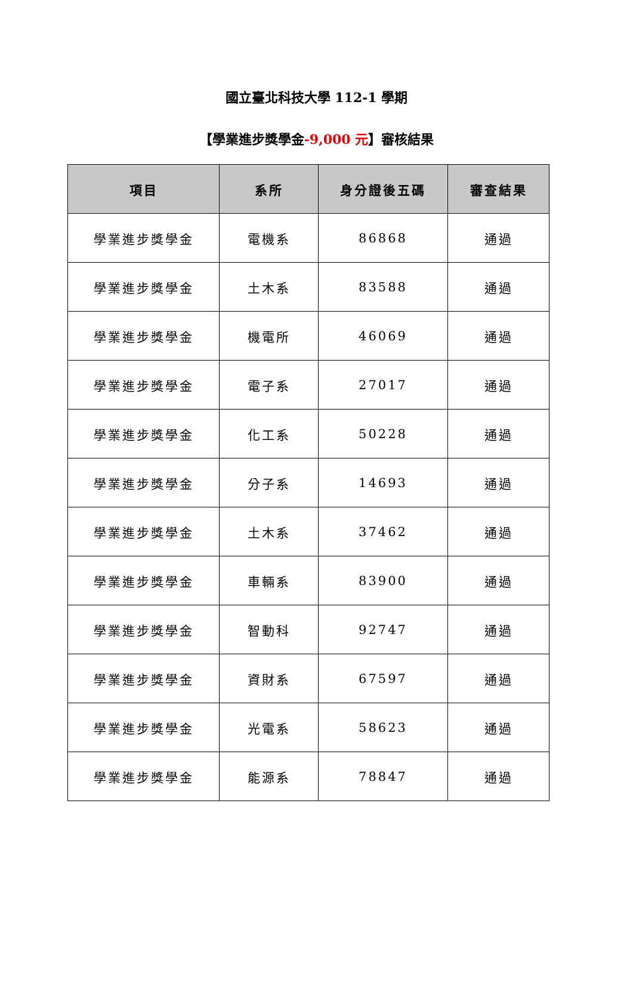國立臺北科技大學 112-1 學期
【學業進步獎學金-9,000 元】審核結果
| 項目 | 系所 | 身分證後五碼 | 審查結果 |
| --- | --- | --- | --- |
| 學業進步獎學金 | 電機系 | 86868 | 通過 |
| 學業進步獎學金 | 土木系 | 83588 | 通過 |
| 學業進步獎學金 | 機電所 | 46069 | 通過 |
| 學業進步獎學金 | 電子系 | 27017 | 通過 |
| 學業進步獎學金 | 化工系 | 50228 | 通過 |
| 學業進步獎學金 | 分子系 | 14693 | 通過 |
| 學業進步獎學金 | 土木系 | 37462 | 通過 |
| 學業進步獎學金 | 車輛系 | 83900 | 通過 |
| 學業進步獎學金 | 智動科 | 92747 | 通過 |
| 學業進步獎學金 | 資財系 | 67597 | 通過 |
| 學業進步獎學金 | 光電系 | 58623 | 通過 |
| 學業進步獎學金 | 能源系 | 78847 | 通過 |